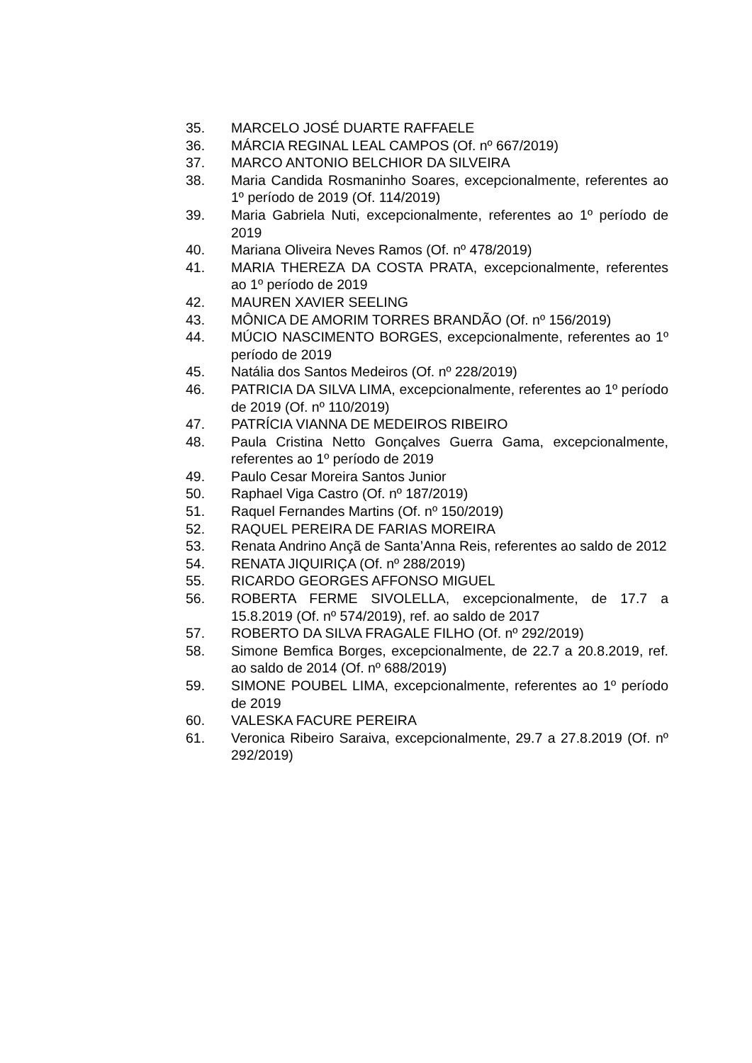35. MARCELO JOSÉ DUARTE RAFFAELE
36. MÁRCIA REGINAL LEAL CAMPOS (Of. nº 667/2019)
37. MARCO ANTONIO BELCHIOR DA SILVEIRA
38. Maria Candida Rosmaninho Soares, excepcionalmente, referentes ao 1º período de 2019 (Of. 114/2019)
39. Maria Gabriela Nuti, excepcionalmente, referentes ao 1º período de 2019
40. Mariana Oliveira Neves Ramos (Of. nº 478/2019)
41. MARIA THEREZA DA COSTA PRATA, excepcionalmente, referentes ao 1º período de 2019
42. MAUREN XAVIER SEELING
43. MÔNICA DE AMORIM TORRES BRANDÃO (Of. nº 156/2019)
44. MÚCIO NASCIMENTO BORGES, excepcionalmente, referentes ao 1º período de 2019
45. Natália dos Santos Medeiros (Of. nº 228/2019)
46. PATRICIA DA SILVA LIMA, excepcionalmente, referentes ao 1º período de 2019 (Of. nº 110/2019)
47. PATRÍCIA VIANNA DE MEDEIROS RIBEIRO
48. Paula Cristina Netto Gonçalves Guerra Gama, excepcionalmente, referentes ao 1º período de 2019
49. Paulo Cesar Moreira Santos Junior
50. Raphael Viga Castro (Of. nº 187/2019)
51. Raquel Fernandes Martins (Of. nº 150/2019)
52. RAQUEL PEREIRA DE FARIAS MOREIRA
53. Renata Andrino Ançã de Santa’Anna Reis, referentes ao saldo de 2012
54. RENATA JIQUIRIÇA (Of. nº 288/2019)
55. RICARDO GEORGES AFFONSO MIGUEL
56. ROBERTA FERME SIVOLELLA, excepcionalmente, de 17.7 a 15.8.2019 (Of. nº 574/2019), ref. ao saldo de 2017
57. ROBERTO DA SILVA FRAGALE FILHO (Of. nº 292/2019)
58. Simone Bemfica Borges, excepcionalmente, de 22.7 a 20.8.2019, ref. ao saldo de 2014 (Of. nº 688/2019)
59. SIMONE POUBEL LIMA, excepcionalmente, referentes ao 1º período de 2019
60. VALESKA FACURE PEREIRA
61. Veronica Ribeiro Saraiva, excepcionalmente, 29.7 a 27.8.2019 (Of. nº 292/2019)